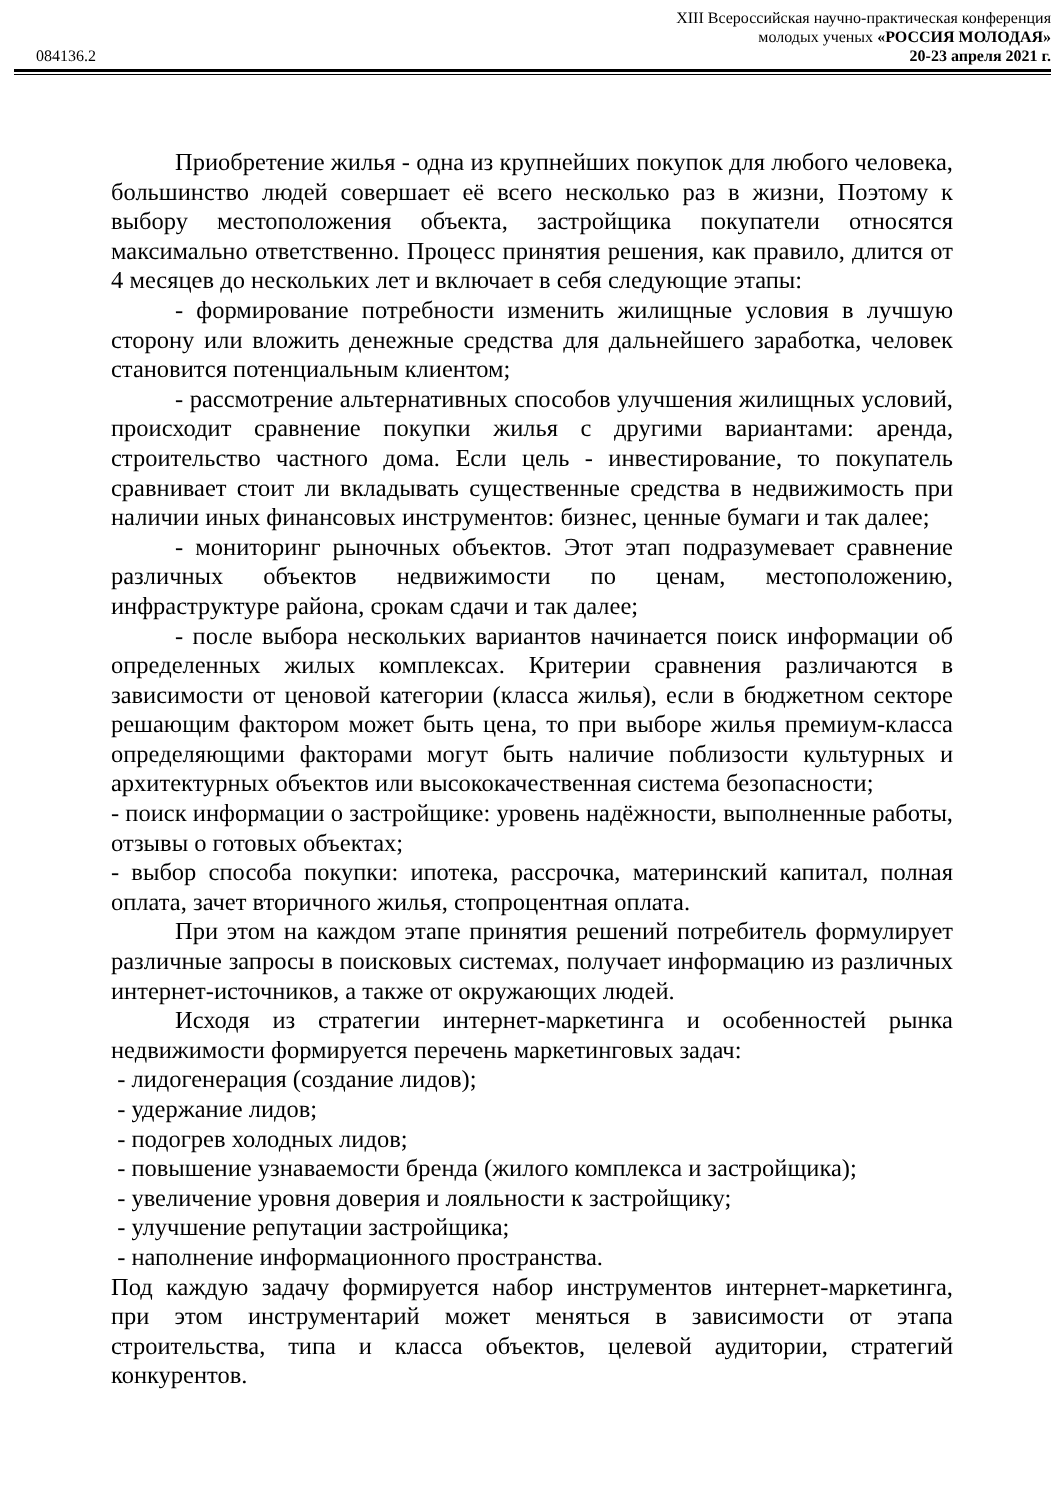XIII Всероссийская научно-практическая конференция
молодых ученых «РОССИЯ МОЛОДАЯ»
084136.2 20-23 апреля 2021 г.
Приобретение жилья - одна из крупнейших покупок для любого человека, большинство людей совершает её всего несколько раз в жизни, Поэтому к выбору местоположения объекта, застройщика покупатели относятся максимально ответственно. Процесс принятия решения, как правило, длится от 4 месяцев до нескольких лет и включает в себя следующие этапы:
- формирование потребности изменить жилищные условия в лучшую сторону или вложить денежные средства для дальнейшего заработка, человек становится потенциальным клиентом;
- рассмотрение альтернативных способов улучшения жилищных условий, происходит сравнение покупки жилья с другими вариантами: аренда, строительство частного дома. Если цель - инвестирование, то покупатель сравнивает стоит ли вкладывать существенные средства в недвижимость при наличии иных финансовых инструментов: бизнес, ценные бумаги и так далее;
- мониторинг рыночных объектов. Этот этап подразумевает сравнение различных объектов недвижимости по ценам, местоположению, инфраструктуре района, срокам сдачи и так далее;
- после выбора нескольких вариантов начинается поиск информации об определенных жилых комплексах. Критерии сравнения различаются в зависимости от ценовой категории (класса жилья), если в бюджетном секторе решающим фактором может быть цена, то при выборе жилья премиум-класса определяющими факторами могут быть наличие поблизости культурных и архитектурных объектов или высококачественная система безопасности;
- поиск информации о застройщике: уровень надёжности, выполненные работы, отзывы о готовых объектах;
- выбор способа покупки: ипотека, рассрочка, материнский капитал, полная оплата, зачет вторичного жилья, стопроцентная оплата.
При этом на каждом этапе принятия решений потребитель формулирует различные запросы в поисковых системах, получает информацию из различных интернет-источников, а также от окружающих людей.
Исходя из стратегии интернет-маркетинга и особенностей рынка недвижимости формируется перечень маркетинговых задач:
- лидогенерация (создание лидов);
- удержание лидов;
- подогрев холодных лидов;
- повышение узнаваемости бренда (жилого комплекса и застройщика);
- увеличение уровня доверия и лояльности к застройщику;
- улучшение репутации застройщика;
- наполнение информационного пространства.
Под каждую задачу формируется набор инструментов интернет-маркетинга, при этом инструментарий может меняться в зависимости от этапа строительства, типа и класса объектов, целевой аудитории, стратегий конкурентов.